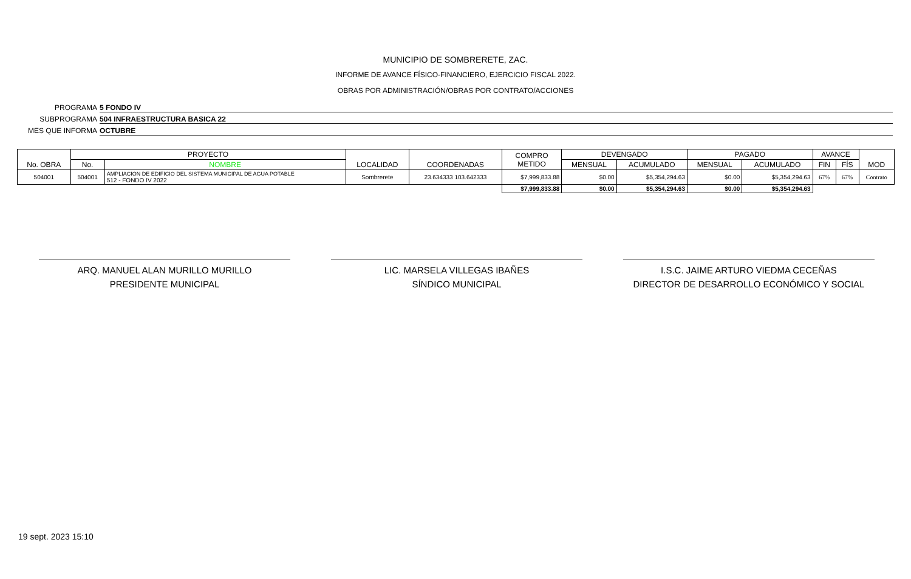MUNICIPIO DE SOMBRERETE, ZAC.
INFORME DE AVANCE FÍSICO-FINANCIERO, EJERCICIO FISCAL 2022.
OBRAS POR ADMINISTRACIÓN/OBRAS POR CONTRATO/ACCIONES
PROGRAMA 5 FONDO IV
SUBPROGRAMA 504 INFRAESTRUCTURA BASICA 22
MES QUE INFORMA OCTUBRE
| No. OBRA | PROYECTO | | LOCALIDAD | COORDENADAS | COMPRO METIDO | DEVENGADO | | PAGADO | | AVANCE | | MOD |
| --- | --- | --- | --- | --- | --- | --- | --- | --- | --- | --- | --- | --- |
| | No. | NOMBRE | | | | MENSUAL | ACUMULADO | MENSUAL | ACUMULADO | FIN | FÍS | |
| 504001 | 504001 | AMPLIACION DE EDIFICIO DEL SISTEMA MUNICIPAL DE AGUA POTABLE 512 - FONDO IV 2022 | Sombrerete | 23.634333 103.642333 | $7,999,833.88 | $0.00 | $5,354,294.63 | $0.00 | $5,354,294.63 | 67% | 67% | Contrato |
| | | | | | $7,999,833.88 | $0.00 | $5,354,294.63 | $0.00 | $5,354,294.63 | | | |
ARQ. MANUEL ALAN MURILLO MURILLO
PRESIDENTE MUNICIPAL
LIC. MARSELA VILLEGAS IBAÑES
SÍNDICO MUNICIPAL
I.S.C. JAIME ARTURO VIEDMA CECEÑAS
DIRECTOR DE DESARROLLO ECONÓMICO Y SOCIAL
19 sept. 2023 15:10